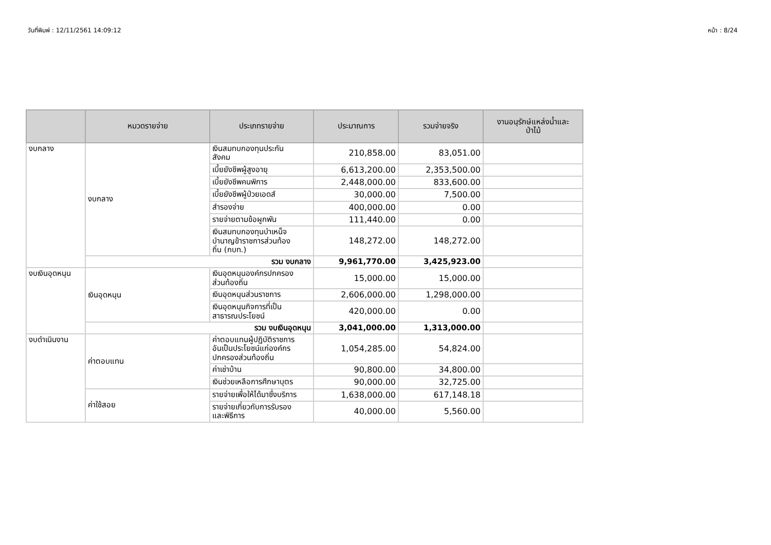วันที่พิมพ์ : 12/11/2561 14:09:12 หน้า : 8/24
| | หมวดรายจ่าย | ประเภทรายจ่าย | ประมาณการ | รวมจ่ายจริง | งานอนุรักษ์แหล่งน้ำและ ป่าไม้ |
| --- | --- | --- | --- | --- | --- |
| งบกลาง | งบกลาง | เงินสมทบกองทุนประกัน สังคม | 210,858.00 | 83,051.00 | |
| | | เบี้ยยังชีพผู้สูงอายุ | 6,613,200.00 | 2,353,500.00 | |
| | | เบี้ยยังชีพคนพิการ | 2,448,000.00 | 833,600.00 | |
| | | เบี้ยยังชีพผู้ป่วยเอดส์ | 30,000.00 | 7,500.00 | |
| | | สำรองจ่าย | 400,000.00 | 0.00 | |
| | | รายจ่ายตามข้อผูกพัน | 111,440.00 | 0.00 | |
| | | เงินสมทบกองทุนบำเหน็จ บำนาญข้าราชการส่วนท้อง ถิ่น (กบท.) | 148,272.00 | 148,272.00 | |
| | รวม งบกลาง | | 9,961,770.00 | 3,425,923.00 | |
| งบเงินอุดหนุน | เงินอุดหนุน | เงินอุดหนุนองค์กรปกครอง ส่วนท้องถิ่น | 15,000.00 | 15,000.00 | |
| | | เงินอุดหนุนส่วนราชการ | 2,606,000.00 | 1,298,000.00 | |
| | | เงินอุดหนุนกิจการที่เป็น สาธารณประโยชน์ | 420,000.00 | 0.00 | |
| | รวม งบเงินอุดหนุน | | 3,041,000.00 | 1,313,000.00 | |
| งบดำเนินงาน | ค่าตอบแทน | ค่าตอบแทนผู้ปฏิบัติราชการ อันเป็นประโยชน์แก่องค์กร ปกครองส่วนท้องถิ่น | 1,054,285.00 | 54,824.00 | |
| | | ค่าเช่าบ้าน | 90,800.00 | 34,800.00 | |
| | | เงินช่วยเหลือการศึกษาบุตร | 90,000.00 | 32,725.00 | |
| | ค่าใช้สอย | รายจ่ายเพื่อให้ได้มาซึ่งบริการ | 1,638,000.00 | 617,148.18 | |
| | | รายจ่ายเกี่ยวกับการรับรอง และพิธีการ | 40,000.00 | 5,560.00 | |